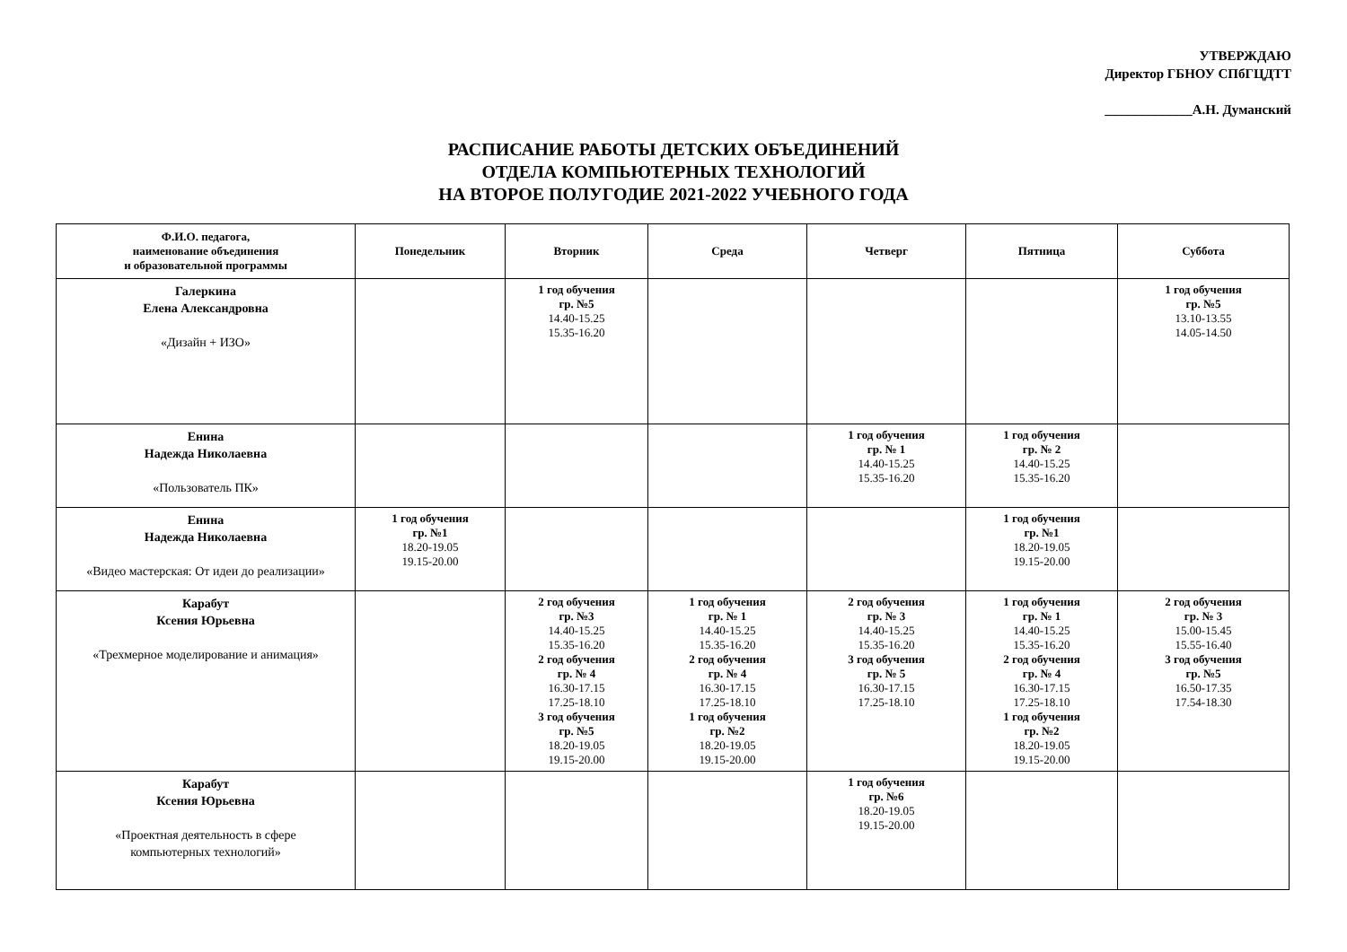УТВЕРЖДАЮ
Директор ГБНОУ СПбГЦДТТ
_____________А.Н. Думанский
РАСПИСАНИЕ РАБОТЫ ДЕТСКИХ ОБЪЕДИНЕНИЙ
ОТДЕЛА КОМПЬЮТЕРНЫХ ТЕХНОЛОГИЙ
НА ВТОРОЕ ПОЛУГОДИЕ 2021-2022 УЧЕБНОГО ГОДА
| Ф.И.О. педагога, наименование объединения и образовательной программы | Понедельник | Вторник | Среда | Четверг | Пятница | Суббота |
| --- | --- | --- | --- | --- | --- | --- |
| Галеркина Елена Александровна «Дизайн + ИЗО» | | 1 год обучения гр. №5 14.40-15.25 15.35-16.20 | | | | 1 год обучения гр. №5 13.10-13.55 14.05-14.50 |
| Енина Надежда Николаевна «Пользователь ПК» | | | | 1 год обучения гр. № 1 14.40-15.25 15.35-16.20 | 1 год обучения гр. № 2 14.40-15.25 15.35-16.20 | |
| Енина Надежда Николаевна «Видео мастерская: От идеи до реализации» | 1 год обучения гр. №1 18.20-19.05 19.15-20.00 | | | | 1 год обучения гр. №1 18.20-19.05 19.15-20.00 | |
| Карабут Ксения Юрьевна «Трехмерное моделирование и анимация» | | 2 год обучения гр. №3 14.40-15.25 15.35-16.20 2 год обучения гр. № 4 16.30-17.15 17.25-18.10 3 год обучения гр. №5 18.20-19.05 19.15-20.00 | 1 год обучения гр. № 1 14.40-15.25 15.35-16.20 2 год обучения гр. № 4 16.30-17.15 17.25-18.10 1 год обучения гр. №2 18.20-19.05 19.15-20.00 | 2 год обучения гр. № 3 14.40-15.25 15.35-16.20 3 год обучения гр. № 5 16.30-17.15 17.25-18.10 | 1 год обучения гр. № 1 14.40-15.25 15.35-16.20 2 год обучения гр. № 4 16.30-17.15 17.25-18.10 1 год обучения гр. №2 18.20-19.05 19.15-20.00 | 2 год обучения гр. № 3 15.00-15.45 15.55-16.40 3 год обучения гр. №5 16.50-17.35 17.54-18.30 |
| Карабут Ксения Юрьевна «Проектная деятельность в сфере компьютерных технологий» | | | | 1 год обучения гр. №6 18.20-19.05 19.15-20.00 | | |